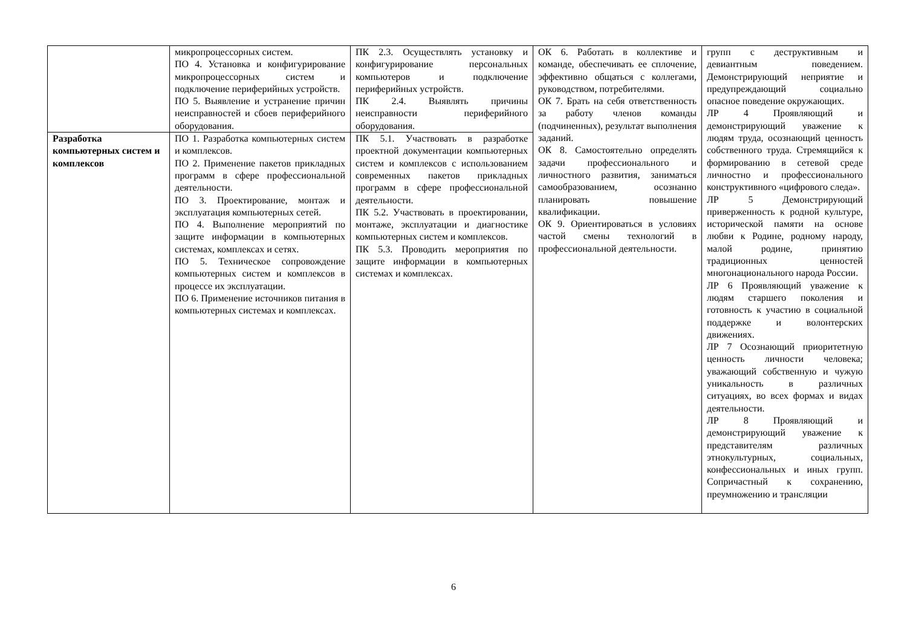| | микропроцессорных систем. ПО 4. Установка и конфигурирование микропроцессорных систем и подключение периферийных устройств. ПО 5. Выявление и устранение причин неисправностей и сбоев периферийного оборудования. | ПК 2.3. Осуществлять установку и конфигурирование персональных компьютеров и подключение периферийных устройств. ПК 2.4. Выявлять причины неисправности периферийного оборудования. | ОК 6. Работать в коллективе и команде, обеспечивать ее сплочение, эффективно общаться с коллегами, руководством, потребителями. ОК 7. Брать на себя ответственность за работу членов команды (подчиненных), результат выполнения заданий. ОК 8. Самостоятельно определять задачи профессионального и личностного развития, заниматься самообразованием, осознанно планировать повышение квалификации. ОК 9. Ориентироваться в условиях частой смены технологий в профессиональной деятельности. | групп с деструктивным и девиантным поведением. Демонстрирующий неприятие и предупреждающий социально опасное поведение окружающих. ЛР 4 Проявляющий и демонстрирующий уважение к людям труда, осознающий ценность собственного труда. Стремящийся к формированию в сетевой среде личностно и профессионального конструктивного «цифрового следа». ЛР 5 Демонстрирующий приверженность к родной культуре, исторической памяти на основе любви к Родине, родному народу, малой родине, принятию традиционных ценностей многонационального народа России. ЛР 6 Проявляющий уважение к людям старшего поколения и готовность к участию в социальной поддержке и волонтерских движениях. ЛР 7 Осознающий приоритетную ценность личности человека; уважающий собственную и чужую уникальность в различных ситуациях, во всех формах и видах деятельности. ЛР 8 Проявляющий и демонстрирующий уважение к представителям различных этнокультурных, социальных, конфессиональных и иных групп. Сопричастный к сохранению, преумножению и трансляции |
| Разработка компьютерных систем и комплексов | ПО 1. Разработка компьютерных систем и комплексов. ПО 2. Применение пакетов прикладных программ в сфере профессиональной деятельности. ПО 3. Проектирование, монтаж и эксплуатация компьютерных сетей. ПО 4. Выполнение мероприятий по защите информации в компьютерных системах, комплексах и сетях. ПО 5. Техническое сопровождение компьютерных систем и комплексов в процессе их эксплуатации. ПО 6. Применение источников питания в компьютерных системах и комплексах. | ПК 5.1. Участвовать в разработке проектной документации компьютерных систем и комплексов с использованием современных пакетов прикладных программ в сфере профессиональной деятельности. ПК 5.2. Участвовать в проектировании, монтаже, эксплуатации и диагностике компьютерных систем и комплексов. ПК 5.3. Проводить мероприятия по защите информации в компьютерных системах и комплексах. | | |
6